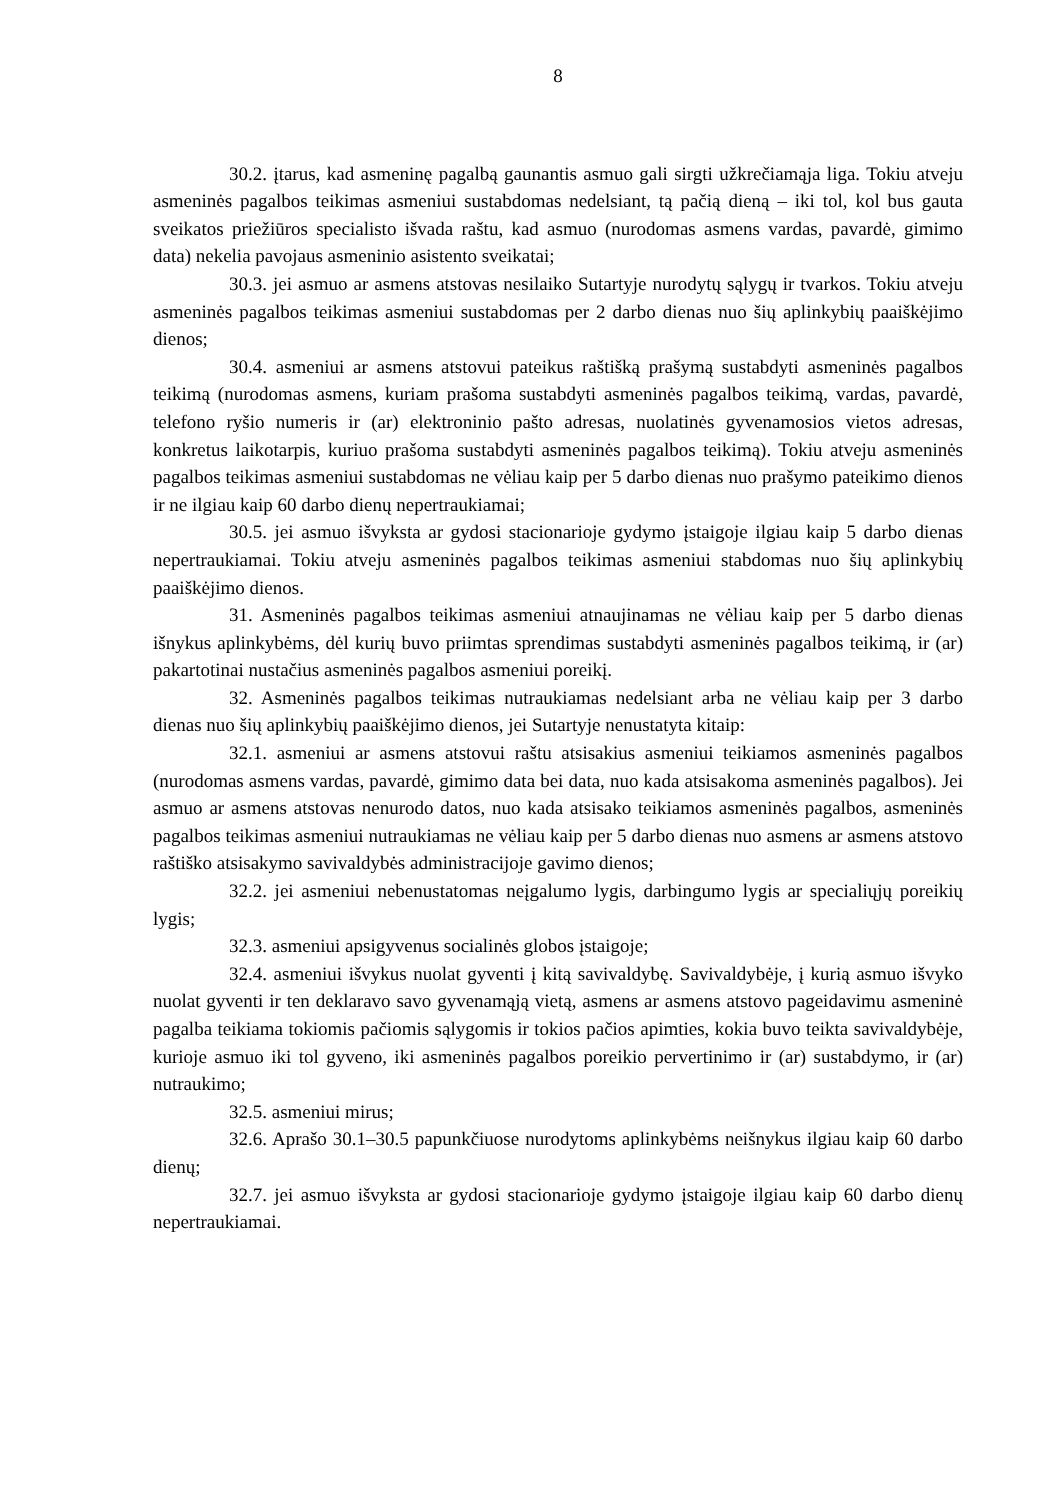8
30.2. įtarus, kad asmeninę pagalbą gaunantis asmuo gali sirgti užkrečiamąja liga. Tokiu atveju asmeninės pagalbos teikimas asmeniui sustabdomas nedelsiant, tą pačią dieną – iki tol, kol bus gauta sveikatos priežiūros specialisto išvada raštu, kad asmuo (nurodomas asmens vardas, pavardė, gimimo data) nekelia pavojaus asmeninio asistento sveikatai;
30.3. jei asmuo ar asmens atstovas nesilaiko Sutartyje nurodytų sąlygų ir tvarkos. Tokiu atveju asmeninės pagalbos teikimas asmeniui sustabdomas per 2 darbo dienas nuo šių aplinkybių paaiškėjimo dienos;
30.4. asmeniui ar asmens atstovui pateikus raštišką prašymą sustabdyti asmeninės pagalbos teikimą (nurodomas asmens, kuriam prašoma sustabdyti asmeninės pagalbos teikimą, vardas, pavardė, telefono ryšio numeris ir (ar) elektroninio pašto adresas, nuolatinės gyvenamosios vietos adresas, konkretus laikotarpis, kuriuo prašoma sustabdyti asmeninės pagalbos teikimą). Tokiu atveju asmeninės pagalbos teikimas asmeniui sustabdomas ne vėliau kaip per 5 darbo dienas nuo prašymo pateikimo dienos ir ne ilgiau kaip 60 darbo dienų nepertraukiamai;
30.5. jei asmuo išvyksta ar gydosi stacionarioje gydymo įstaigoje ilgiau kaip 5 darbo dienas nepertraukiamai. Tokiu atveju asmeninės pagalbos teikimas asmeniui stabdomas nuo šių aplinkybių paaiškėjimo dienos.
31. Asmeninės pagalbos teikimas asmeniui atnaujinamas ne vėliau kaip per 5 darbo dienas išnykus aplinkybėms, dėl kurių buvo priimtas sprendimas sustabdyti asmeninės pagalbos teikimą, ir (ar) pakartotinai nustačius asmeninės pagalbos asmeniui poreikį.
32. Asmeninės pagalbos teikimas nutraukiamas nedelsiant arba ne vėliau kaip per 3 darbo dienas nuo šių aplinkybių paaiškėjimo dienos, jei Sutartyje nenustatyta kitaip:
32.1. asmeniui ar asmens atstovui raštu atsisakius asmeniui teikiamos asmeninės pagalbos (nurodomas asmens vardas, pavardė, gimimo data bei data, nuo kada atsisakoma asmeninės pagalbos). Jei asmuo ar asmens atstovas nenurodo datos, nuo kada atsisako teikiamos asmeninės pagalbos, asmeninės pagalbos teikimas asmeniui nutraukiamas ne vėliau kaip per 5 darbo dienas nuo asmens ar asmens atstovo raštiško atsisakymo savivaldybės administracijoje gavimo dienos;
32.2. jei asmeniui nebenustatomas neįgalumo lygis, darbingumo lygis ar specialiųjų poreikių lygis;
32.3. asmeniui apsigyvenus socialinės globos įstaigoje;
32.4. asmeniui išvykus nuolat gyventi į kitą savivaldybę. Savivaldybėje, į kurią asmuo išvyko nuolat gyventi ir ten deklaravo savo gyvenamąją vietą, asmens ar asmens atstovo pageidavimu asmeninė pagalba teikiama tokiomis pačiomis sąlygomis ir tokios pačios apimties, kokia buvo teikta savivaldybėje, kurioje asmuo iki tol gyveno, iki asmeninės pagalbos poreikio pervertinimo ir (ar) sustabdymo, ir (ar) nutraukimo;
32.5. asmeniui mirus;
32.6. Aprašo 30.1–30.5 papunkčiuose nurodytoms aplinkybėms neišnykus ilgiau kaip 60 darbo dienų;
32.7. jei asmuo išvyksta ar gydosi stacionarioje gydymo įstaigoje ilgiau kaip 60 darbo dienų nepertraukiamai.